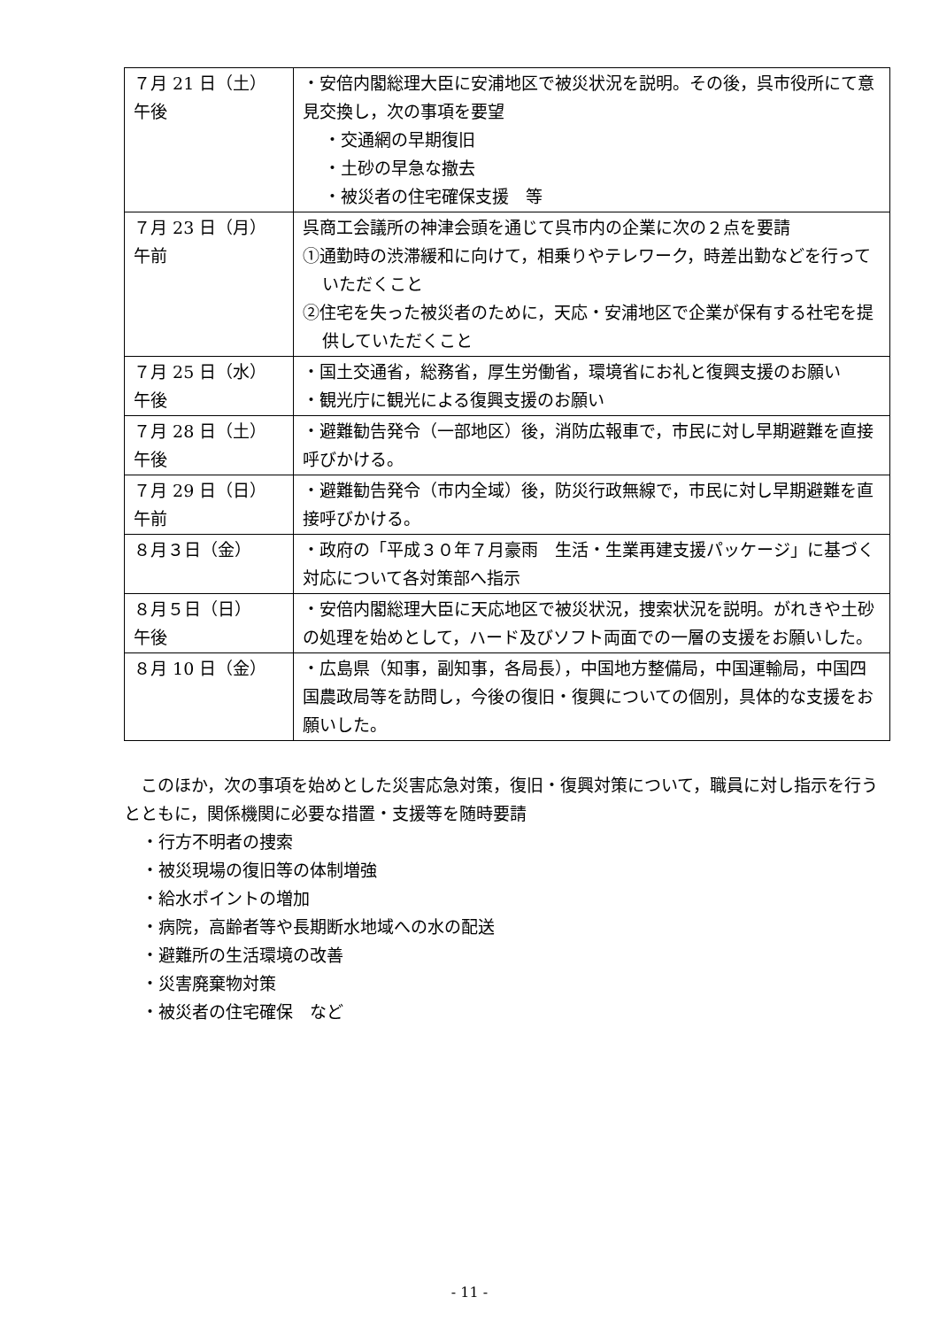| ７月 21 日（土） 午後 | ・安倍内閣総理大臣に安浦地区で被災状況を説明。その後，呉市役所にて意見交換し，次の事項を要望 ・交通網の早期復旧 ・土砂の早急な撤去 ・被災者の住宅確保支援 等 |
| ７月 23 日（月） 午前 | 呉商工会議所の神津会頭を通じて呉市内の企業に次の２点を要請 ①通勤時の渋滞緩和に向けて，相乗りやテレワーク，時差出勤などを行っていただくこと ②住宅を失った被災者のために，天応・安浦地区で企業が保有する社宅を提供していただくこと |
| ７月 25 日（水） 午後 | ・国土交通省，総務省，厚生労働省，環境省にお礼と復興支援のお願い ・観光庁に観光による復興支援のお願い |
| ７月 28 日（土） 午後 | ・避難勧告発令（一部地区）後，消防広報車で，市民に対し早期避難を直接呼びかける。 |
| ７月 29 日（日） 午前 | ・避難勧告発令（市内全域）後，防災行政無線で，市民に対し早期避難を直接呼びかける。 |
| ８月３日（金） | ・政府の「平成３０年７月豪雨 生活・生業再建支援パッケージ」に基づく対応について各対策部へ指示 |
| ８月５日（日） 午後 | ・安倍内閣総理大臣に天応地区で被災状況，捜索状況を説明。がれきや土砂の処理を始めとして，ハード及びソフト両面での一層の支援をお願いした。 |
| ８月 10 日（金） | ・広島県（知事，副知事，各局長），中国地方整備局，中国運輸局，中国四国農政局等を訪問し，今後の復旧・復興についての個別，具体的な支援をお願いした。 |
　このほか，次の事項を始めとした災害応急対策，復旧・復興対策について，職員に対し指示を行うとともに，関係機関に必要な措置・支援等を随時要請
・行方不明者の捜索
・被災現場の復旧等の体制増強
・給水ポイントの増加
・病院，高齢者等や長期断水地域への水の配送
・避難所の生活環境の改善
・災害廃棄物対策
・被災者の住宅確保　など
- 11 -